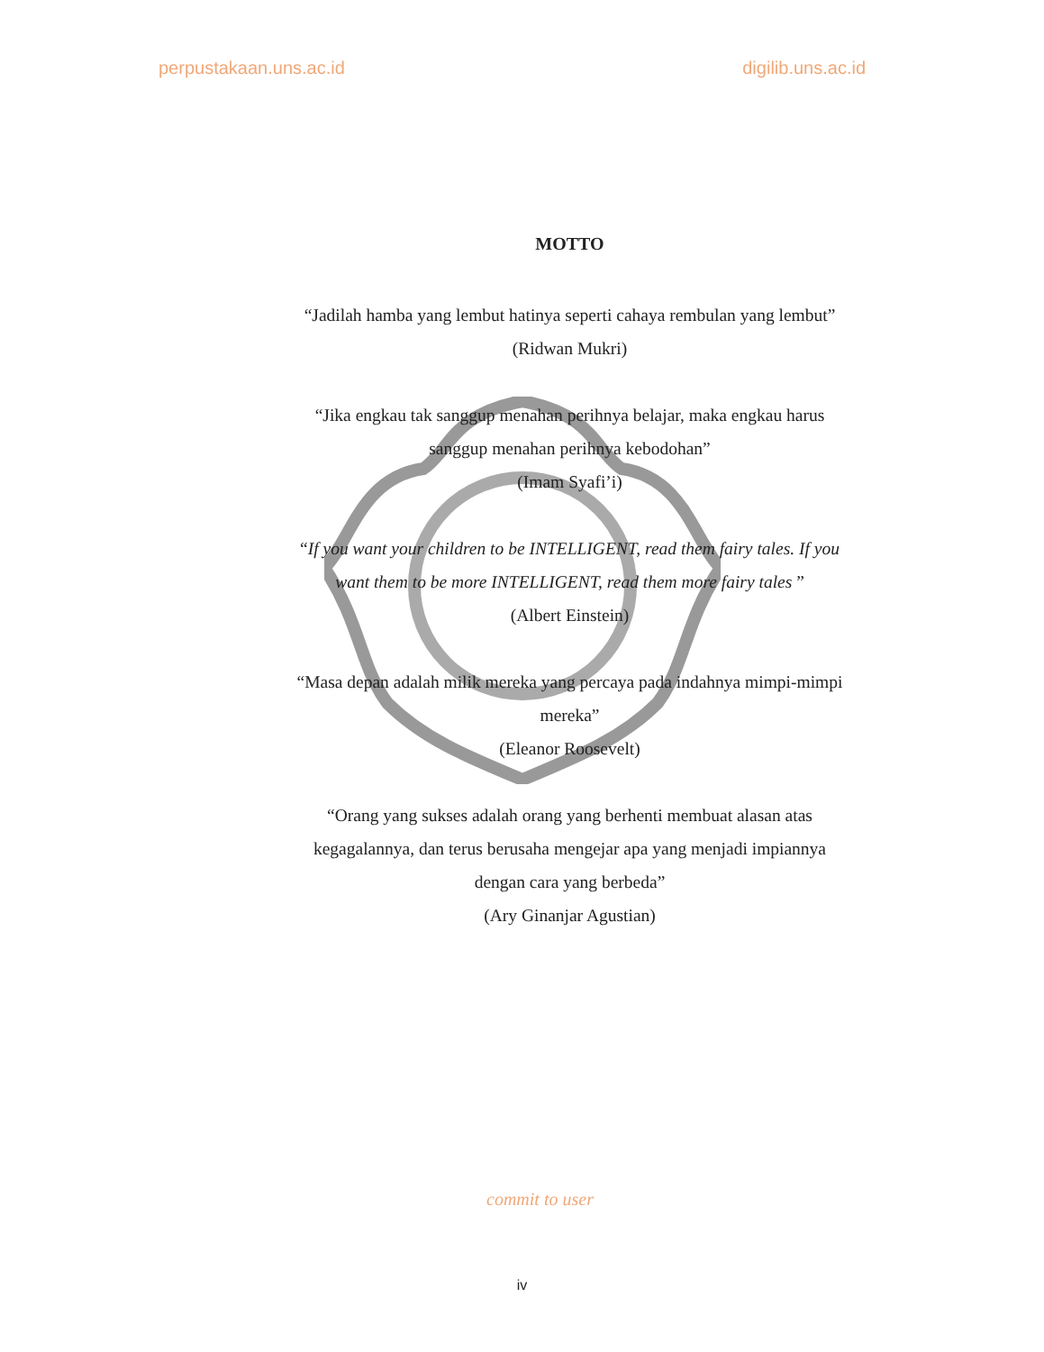perpustakaan.uns.ac.id digilib.uns.ac.id
MOTTO
“Jadilah hamba yang lembut hatinya seperti cahaya rembulan yang lembut”
(Ridwan Mukri)
“Jika engkau tak sanggup menahan perihnya belajar, maka engkau harus sanggup menahan perihnya kebodohan”
(Imam Syafi’i)
“If you want your children to be INTELLIGENT, read them fairy tales. If you want them to be more INTELLIGENT, read them more fairy tales ”
(Albert Einstein)
“Masa depan adalah milik mereka yang percaya pada indahnya mimpi-mimpi mereka”
(Eleanor Roosevelt)
“Orang yang sukses adalah orang yang berhenti membuat alasan atas kegagalannya, dan terus berusaha mengejar apa yang menjadi impiannya dengan cara yang berbeda”
(Ary Ginanjar Agustian)
commit to user
iv